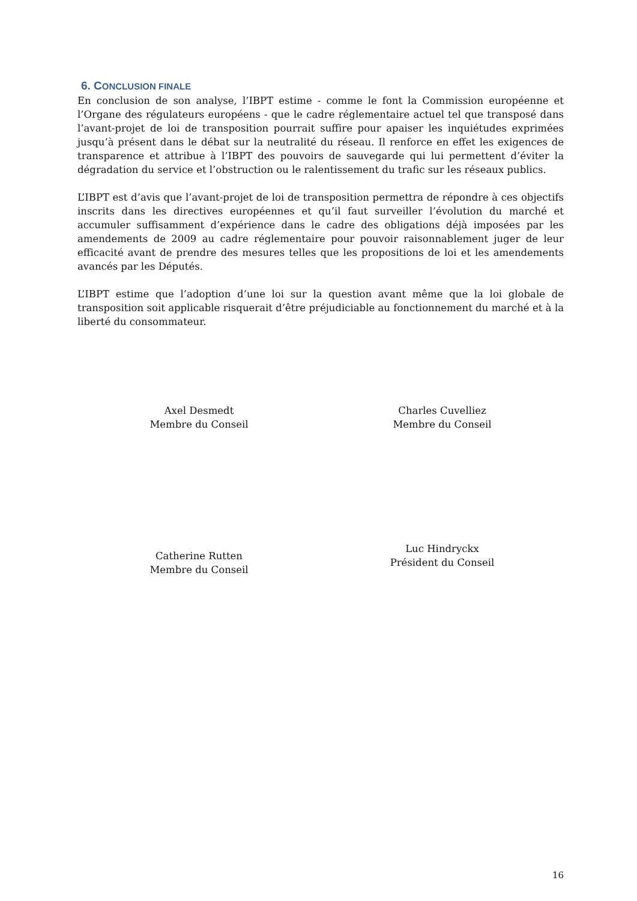6. CONCLUSION FINALE
En conclusion de son analyse, l’IBPT estime - comme le font la Commission européenne et l’Organe des régulateurs européens - que le cadre réglementaire actuel tel que transposé dans l’avant-projet de loi de transposition pourrait suffire pour apaiser les inquiétudes exprimées jusqu’à présent dans le débat sur la neutralité du réseau. Il renforce en effet les exigences de transparence et attribue à l’IBPT des pouvoirs de sauvegarde qui lui permettent d’éviter la dégradation du service et l’obstruction ou le ralentissement du trafic sur les réseaux publics.
L’IBPT est d’avis que l’avant-projet de loi de transposition permettra de répondre à ces objectifs inscrits dans les directives européennes et qu’il faut surveiller l’évolution du marché et accumuler suffisamment d’expérience dans le cadre des obligations déjà imposées par les amendements de 2009 au cadre réglementaire pour pouvoir raisonnablement juger de leur efficacité avant de prendre des mesures telles que les propositions de loi et les amendements avancés par les Députés.
L’IBPT estime que l’adoption d’une loi sur la question avant même que la loi globale de transposition soit applicable risquerait d’être préjudiciable au fonctionnement du marché et à la liberté du consommateur.
Axel Desmedt
Membre du Conseil
Charles Cuvelliez
Membre du Conseil
Catherine Rutten
Membre du Conseil
Luc Hindryckx
Président du Conseil
16